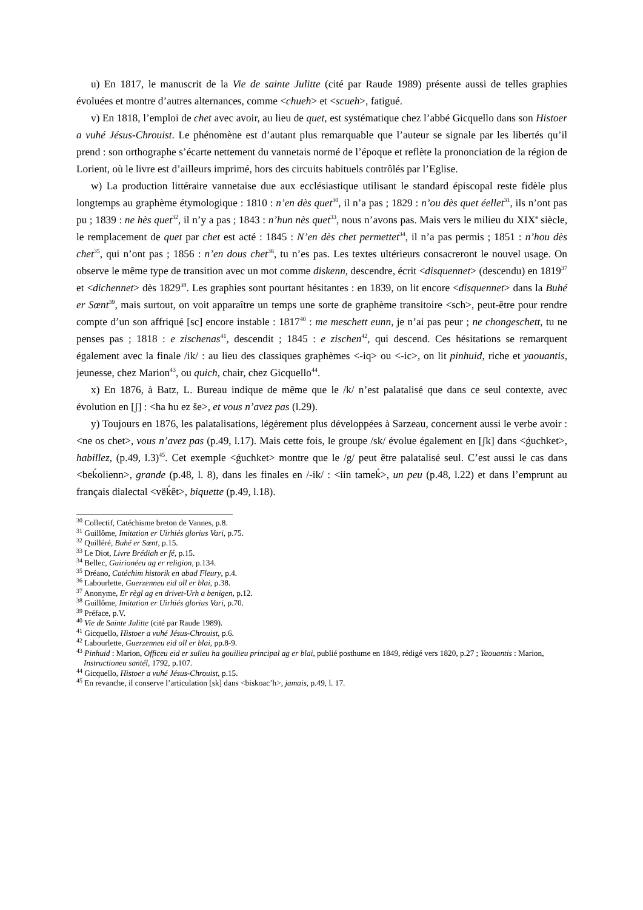u) En 1817, le manuscrit de la Vie de sainte Julitte (cité par Raude 1989) présente aussi de telles graphies évoluées et montre d’autres alternances, comme <chueh> et <scueh>, fatigué.
v) En 1818, l’emploi de chet avec avoir, au lieu de quet, est systématique chez l’abbé Gicquello dans son Histoer a vuhé Jésus-Chrouist. Le phénomène est d’autant plus remarquable que l’auteur se signale par les libertés qu’il prend : son orthographe s’écarte nettement du vannetais normé de l’époque et reflète la prononciation de la région de Lorient, où le livre est d’ailleurs imprimé, hors des circuits habituels contrôlés par l’Eglise.
w) La production littéraire vannetaise due aux ecclésiastique utilisant le standard épiscopal reste fidèle plus longtemps au graphème étymologique : 1810 : n’en dès quet<sup>30</sup>, il n’a pas ; 1829 : n’ou dès quet éellet<sup>31</sup>, ils n’ont pas pu ; 1839 : ne hès quet<sup>32</sup>, il n’y a pas ; 1843 : n’hun nès quet<sup>33</sup>, nous n’avons pas. Mais vers le milieu du XIX<sup>e</sup> siècle, le remplacement de quet par chet est acté : 1845 : N’en dès chet permettet<sup>34</sup>, il n’a pas permis ; 1851 : n’hou dès chet<sup>35</sup>, qui n’ont pas ; 1856 : n’en dous chet<sup>36</sup>, tu n’es pas. Les textes ultérieurs consacreront le nouvel usage. On observe le même type de transition avec un mot comme diskenn, descendre, écrit <disquennet> (descendu) en 1819<sup>37</sup> et <dichennet> dès 1829<sup>38</sup>. Les graphies sont pourtant hésitantes : en 1839, on lit encore <disquennet> dans la Buhé er Sœnt<sup>39</sup>, mais surtout, on voit apparaître un temps une sorte de graphème transitoire <sch>, peut-être pour rendre compte d’un son affriqué [sc] encore instable : 1817<sup>40</sup> : me meschett eunn, je n’ai pas peur ; ne chongeschett, tu ne penses pas ; 1818 : e zischenas<sup>41</sup>, descendit ; 1845 : e zischen<sup>42</sup>, qui descend. Ces hésitations se remarquent également avec la finale /ik/ : au lieu des classiques graphèmes <-iq> ou <-ic>, on lit pinhuid, riche et yaouantis, jeunesse, chez Marion<sup>43</sup>, ou quich, chair, chez Gicquello<sup>44</sup>.
x) En 1876, à Batz, L. Bureau indique de même que le /k/ n’est palatalisé que dans ce seul contexte, avec évolution en [ʃ] : <ha hu ez še>, et vous n’avez pas (l.29).
y) Toujours en 1876, les palatalisations, légèrement plus développées à Sarzeau, concernent aussi le verbe avoir : <ne os chet>, vous n’avez pas (p.49, l.17). Mais cette fois, le groupe /sk/ évolue également en [ʃk] dans <ǵuchket>, habillez, (p.49, l.3)<sup>45</sup>. Cet exemple <ǵuchket> montre que le /g/ peut être palatalisé seul. C’est aussi le cas dans <beḱolienn>, grande (p.48, l. 8), dans les finales en /-ik/ : <iin tameḱ>, un peu (p.48, l.22) et dans l’emprunt au français dialectal <vëḱêt>, biquette (p.49, l.18).
<sup>30</sup> Collectif, Catéchisme breton de Vannes, p.8.
<sup>31</sup> Guillôme, Imitation er Uirhiés glorius Vari, p.75.
<sup>32</sup> Quilléré, Buhé er Sœnt, p.15.
<sup>33</sup> Le Diot, Livre Brédiah er fé, p.15.
<sup>34</sup> Bellec, Guirionéeu ag er religion, p.134.
<sup>35</sup> Dréano, Catéchim historik en abad Fleury, p.4.
<sup>36</sup> Labourlette, Guerzenneu eid oll er blai, p.38.
<sup>37</sup> Anonyme, Er règl ag en drivet-Urh a benigen, p.12.
<sup>38</sup> Guillôme, Imitation er Uirhiés glorius Vari, p.70.
<sup>39</sup> Préface, p.V.
<sup>40</sup> Vie de Sainte Julitte (cité par Raude 1989).
<sup>41</sup> Gicquello, Histoer a vuhé Jésus-Chrouist, p.6.
<sup>42</sup> Labourlette, Guerzenneu eid oll er blai, pp.8-9.
<sup>43</sup> Pinhuid : Marion, Officeu eid er sulieu ha gouilieu principal ag er blai, publié posthume en 1849, rédigé vers 1820, p.27 ; Yaouantis : Marion, Instructioneu santél, 1792, p.107.
<sup>44</sup> Gicquello, Histoer a vuhé Jésus-Chrouist, p.15.
<sup>45</sup> En revanche, il conserve l’articulation [sk] dans <biskoac’h>, jamais, p.49, l. 17.